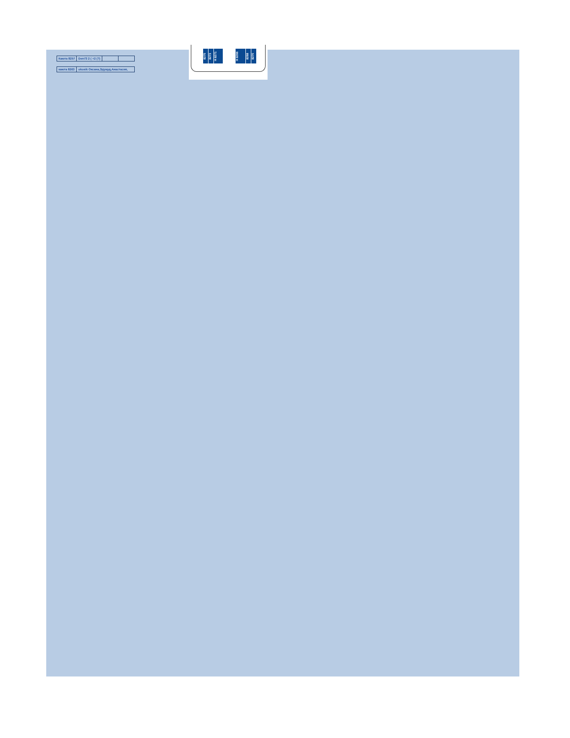| Каюта 8257 | Den73 2 ( +2 (?) | | |
| каюта 8263 | okosik Оксана,Эдуард,Анастасия, | | |
8275
8273
H 8271
H 8266
8268
8270